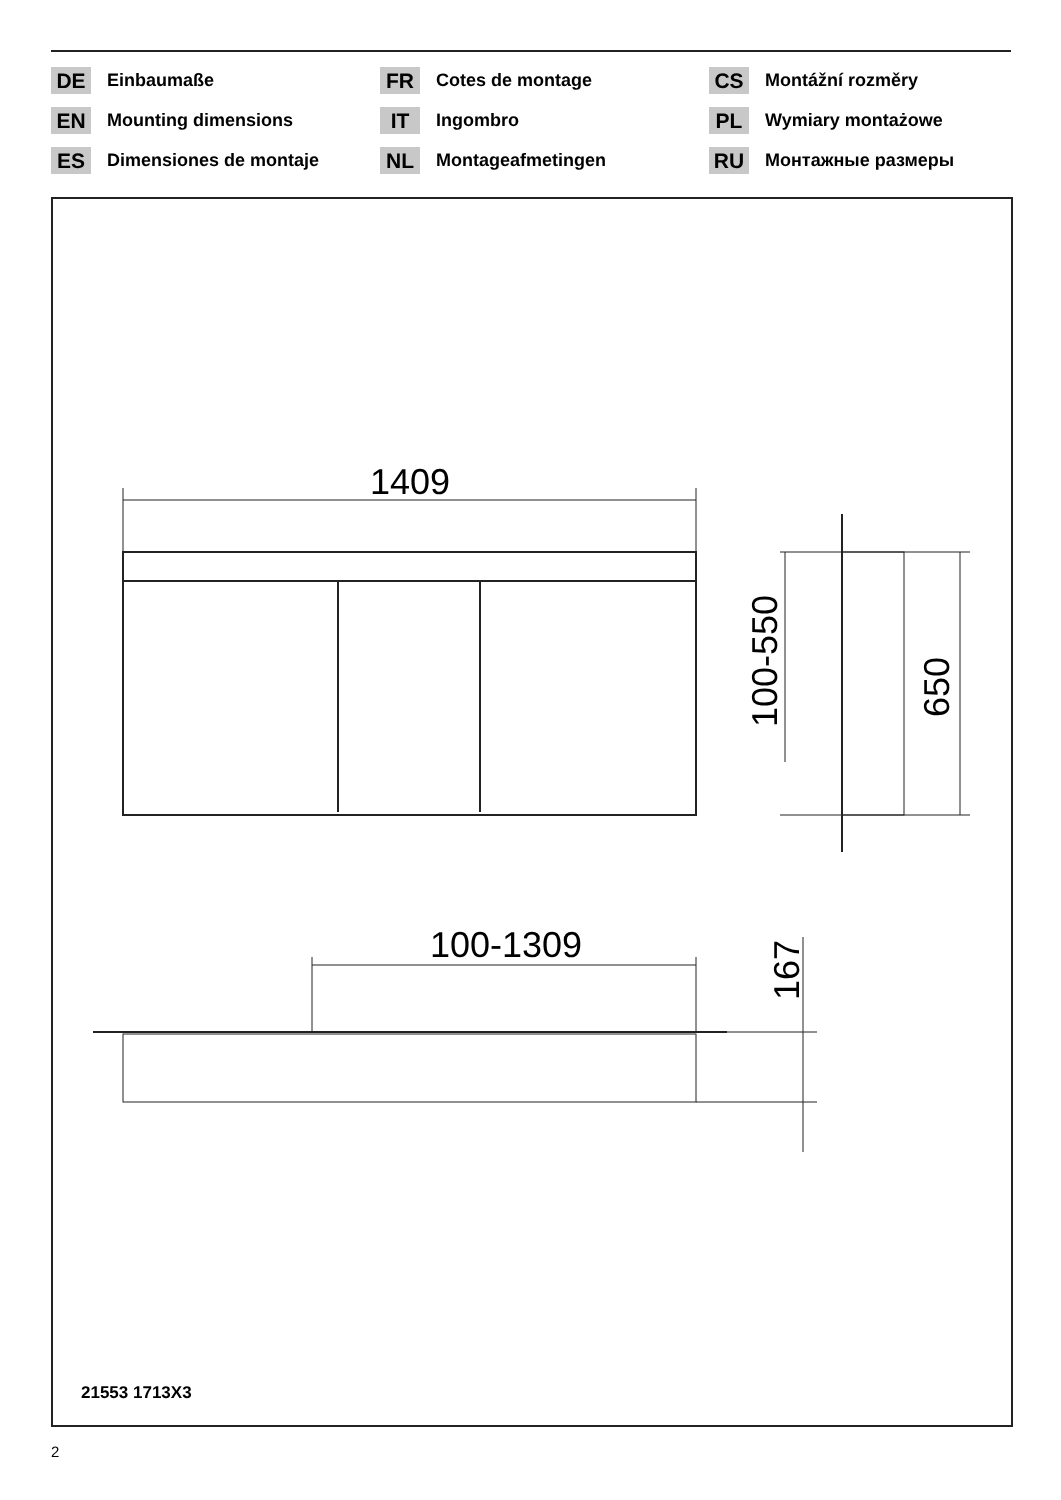DE Einbaumaße
FR Cotes de montage
CS Montážní rozměry
EN Mounting dimensions
IT Ingombro
PL Wymiary montażowe
ES Dimensiones de montaje
NL Montageafmetingen
RU Монтажные размеры
1409
100-550
650
100-1309
167
21553 1713X3
2